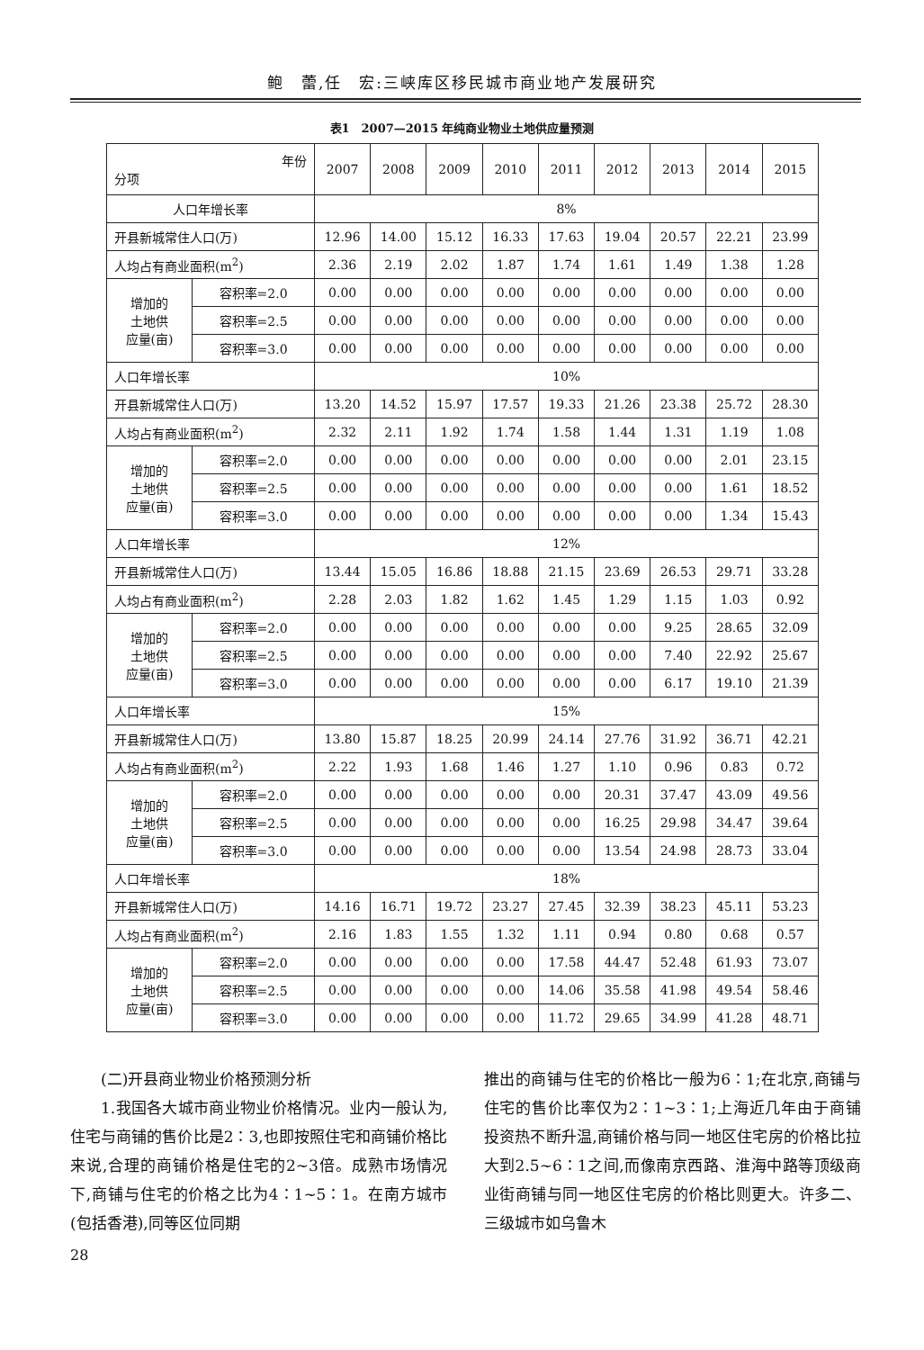鲍　蕾,任　宏:三峡库区移民城市商业地产发展研究
表1　2007—2015 年纯商业物业土地供应量预测
| 年份 分项 | | 2007 | 2008 | 2009 | 2010 | 2011 | 2012 | 2013 | 2014 | 2015 |
| --- | --- | --- | --- | --- | --- | --- | --- | --- | --- | --- |
| 人口年增长率 | | 8% | | | | | | | | |
| 开县新城常住人口(万) | | 12.96 | 14.00 | 15.12 | 16.33 | 17.63 | 19.04 | 20.57 | 22.21 | 23.99 |
| 人均占有商业面积(m<sup>2</sup>) | | 2.36 | 2.19 | 2.02 | 1.87 | 1.74 | 1.61 | 1.49 | 1.38 | 1.28 |
| 增加的 土地供 应量(亩) | 容积率=2.0 | 0.00 | 0.00 | 0.00 | 0.00 | 0.00 | 0.00 | 0.00 | 0.00 | 0.00 |
| | 容积率=2.5 | 0.00 | 0.00 | 0.00 | 0.00 | 0.00 | 0.00 | 0.00 | 0.00 | 0.00 |
| | 容积率=3.0 | 0.00 | 0.00 | 0.00 | 0.00 | 0.00 | 0.00 | 0.00 | 0.00 | 0.00 |
| 人口年增长率 | | 10% | | | | | | | | |
| 开县新城常住人口(万) | | 13.20 | 14.52 | 15.97 | 17.57 | 19.33 | 21.26 | 23.38 | 25.72 | 28.30 |
| 人均占有商业面积(m<sup>2</sup>) | | 2.32 | 2.11 | 1.92 | 1.74 | 1.58 | 1.44 | 1.31 | 1.19 | 1.08 |
| 增加的 土地供 应量(亩) | 容积率=2.0 | 0.00 | 0.00 | 0.00 | 0.00 | 0.00 | 0.00 | 0.00 | 2.01 | 23.15 |
| | 容积率=2.5 | 0.00 | 0.00 | 0.00 | 0.00 | 0.00 | 0.00 | 0.00 | 1.61 | 18.52 |
| | 容积率=3.0 | 0.00 | 0.00 | 0.00 | 0.00 | 0.00 | 0.00 | 0.00 | 1.34 | 15.43 |
| 人口年增长率 | | 12% | | | | | | | | |
| 开县新城常住人口(万) | | 13.44 | 15.05 | 16.86 | 18.88 | 21.15 | 23.69 | 26.53 | 29.71 | 33.28 |
| 人均占有商业面积(m<sup>2</sup>) | | 2.28 | 2.03 | 1.82 | 1.62 | 1.45 | 1.29 | 1.15 | 1.03 | 0.92 |
| 增加的 土地供 应量(亩) | 容积率=2.0 | 0.00 | 0.00 | 0.00 | 0.00 | 0.00 | 0.00 | 9.25 | 28.65 | 32.09 |
| | 容积率=2.5 | 0.00 | 0.00 | 0.00 | 0.00 | 0.00 | 0.00 | 7.40 | 22.92 | 25.67 |
| | 容积率=3.0 | 0.00 | 0.00 | 0.00 | 0.00 | 0.00 | 0.00 | 6.17 | 19.10 | 21.39 |
| 人口年增长率 | | 15% | | | | | | | | |
| 开县新城常住人口(万) | | 13.80 | 15.87 | 18.25 | 20.99 | 24.14 | 27.76 | 31.92 | 36.71 | 42.21 |
| 人均占有商业面积(m<sup>2</sup>) | | 2.22 | 1.93 | 1.68 | 1.46 | 1.27 | 1.10 | 0.96 | 0.83 | 0.72 |
| 增加的 土地供 应量(亩) | 容积率=2.0 | 0.00 | 0.00 | 0.00 | 0.00 | 0.00 | 20.31 | 37.47 | 43.09 | 49.56 |
| | 容积率=2.5 | 0.00 | 0.00 | 0.00 | 0.00 | 0.00 | 16.25 | 29.98 | 34.47 | 39.64 |
| | 容积率=3.0 | 0.00 | 0.00 | 0.00 | 0.00 | 0.00 | 13.54 | 24.98 | 28.73 | 33.04 |
| 人口年增长率 | | 18% | | | | | | | | |
| 开县新城常住人口(万) | | 14.16 | 16.71 | 19.72 | 23.27 | 27.45 | 32.39 | 38.23 | 45.11 | 53.23 |
| 人均占有商业面积(m<sup>2</sup>) | | 2.16 | 1.83 | 1.55 | 1.32 | 1.11 | 0.94 | 0.80 | 0.68 | 0.57 |
| 增加的 土地供 应量(亩) | 容积率=2.0 | 0.00 | 0.00 | 0.00 | 0.00 | 17.58 | 44.47 | 52.48 | 61.93 | 73.07 |
| | 容积率=2.5 | 0.00 | 0.00 | 0.00 | 0.00 | 14.06 | 35.58 | 41.98 | 49.54 | 58.46 |
| | 容积率=3.0 | 0.00 | 0.00 | 0.00 | 0.00 | 11.72 | 29.65 | 34.99 | 41.28 | 48.71 |
(二)开县商业物业价格预测分析
1.我国各大城市商业物业价格情况。业内一般认为,住宅与商铺的售价比是2∶3,也即按照住宅和商铺价格比来说,合理的商铺价格是住宅的2~3倍。成熟市场情况下,商铺与住宅的价格之比为4∶1~5∶1。在南方城市(包括香港),同等区位同期
推出的商铺与住宅的价格比一般为6∶1;在北京,商铺与住宅的售价比率仅为2∶1~3∶1;上海近几年由于商铺投资热不断升温,商铺价格与同一地区住宅房的价格比拉大到2.5~6∶1之间,而像南京西路、淮海中路等顶级商业街商铺与同一地区住宅房的价格比则更大。许多二、三级城市如乌鲁木
28